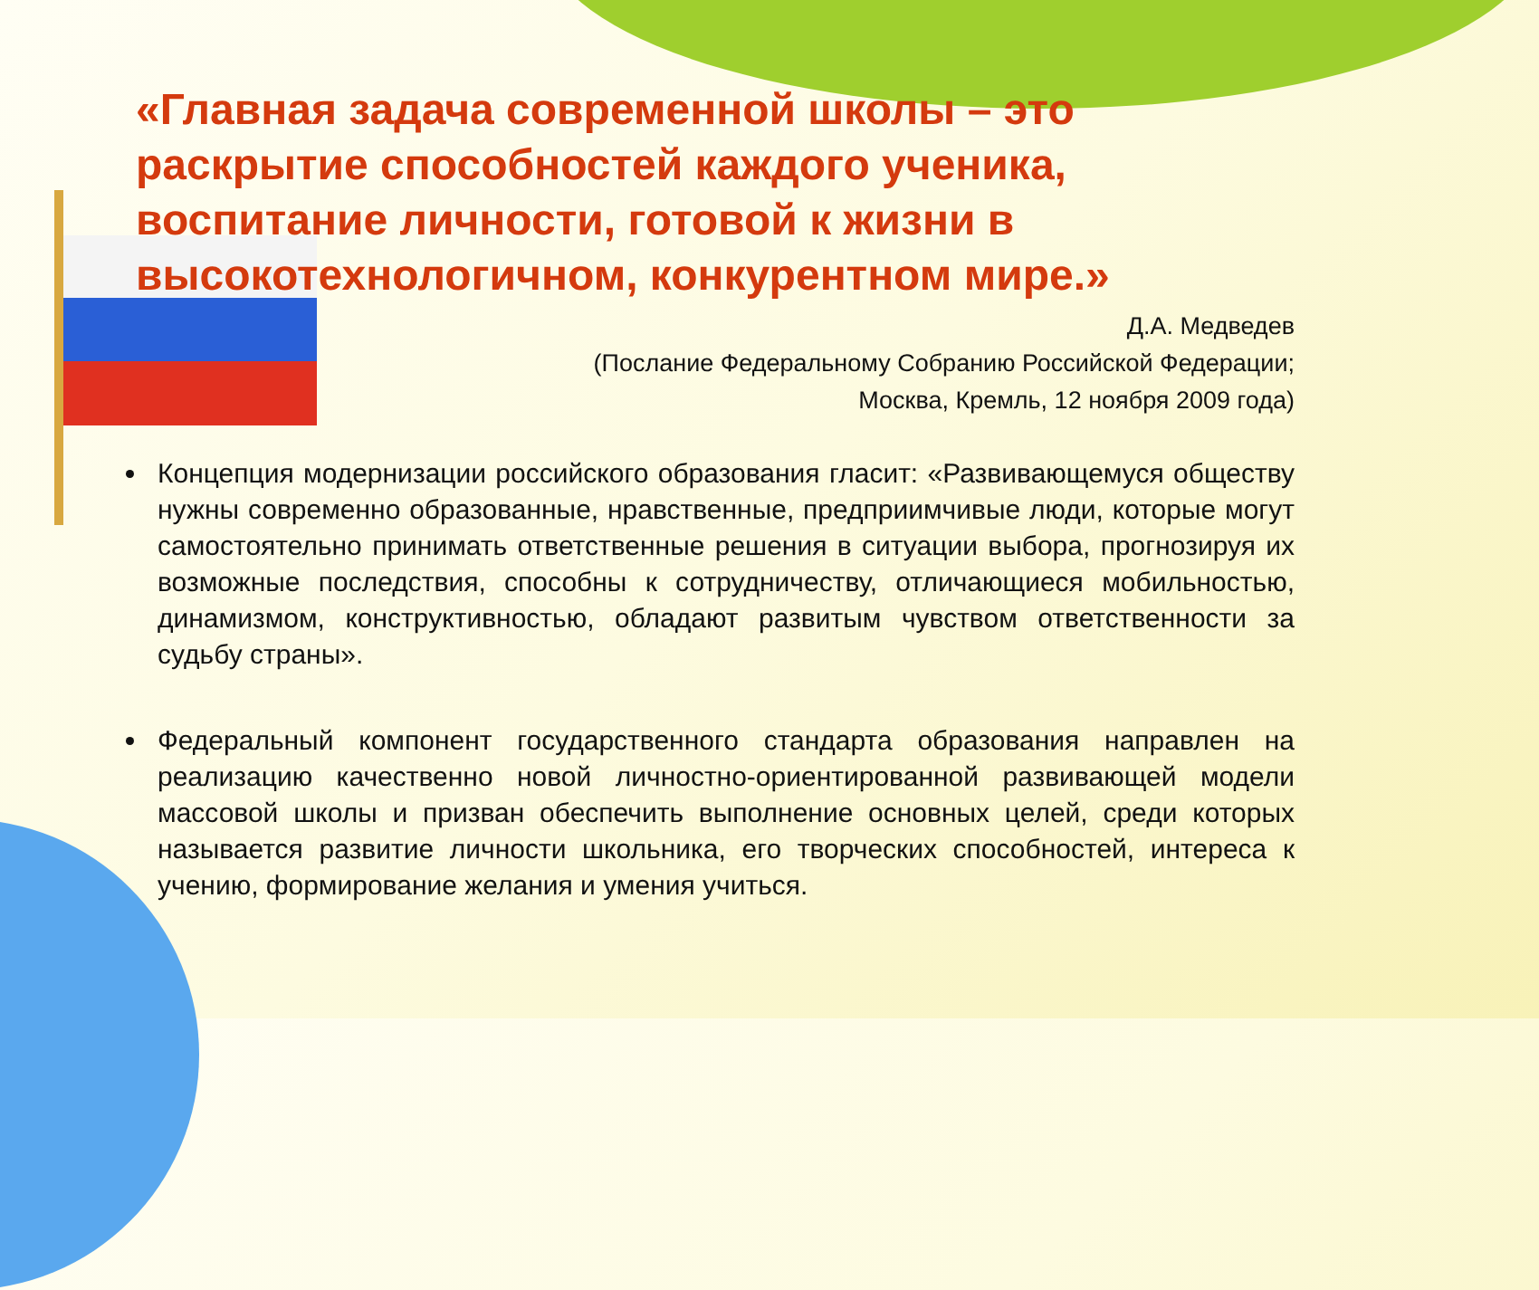«Главная задача современной школы – это раскрытие способностей каждого ученика, воспитание личности, готовой к жизни в высокотехнологичном, конкурентном мире.»
Д.А. Медведев
(Послание Федеральному Собранию Российской Федерации;
Москва, Кремль, 12 ноября 2009 года)
Концепция модернизации российского образования гласит: «Развивающемуся обществу нужны современно образованные, нравственные, предприимчивые люди, которые могут самостоятельно принимать ответственные решения в ситуации выбора, прогнозируя их возможные последствия, способны к сотрудничеству, отличающиеся мобильностью, динамизмом, конструктивностью, обладают развитым чувством ответственности за судьбу страны».
Федеральный компонент государственного стандарта образования направлен на реализацию качественно новой личностно-ориентированной развивающей модели массовой школы и призван обеспечить выполнение основных целей, среди которых называется развитие личности школьника, его творческих способностей, интереса к учению, формирование желания и умения учиться.